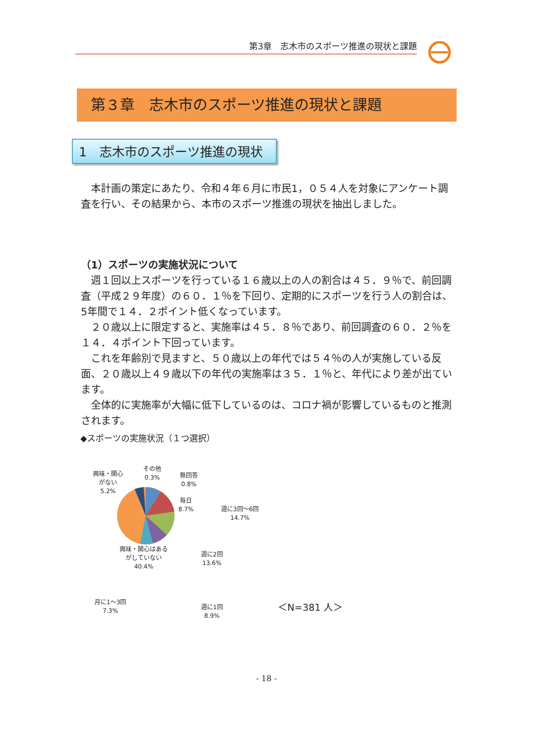第3章　志木市のスポーツ推進の現状と課題
第３章　志木市のスポーツ推進の現状と課題
1　志木市のスポーツ推進の現状
本計画の策定にあたり、令和４年６月に市民1，０５４人を対象にアンケート調査を行い、その結果から、本市のスポーツ推進の現状を抽出しました。
（1）スポーツの実施状況について
週１回以上スポーツを行っている１６歳以上の人の割合は４５．９％で、前回調査（平成２９年度）の６０．１％を下回り、定期的にスポーツを行う人の割合は、5年間で１４．２ポイント低くなっています。
２０歳以上に限定すると、実施率は４５．８％であり、前回調査の６０．２％を１４．４ポイント下回っています。
これを年齢別で見ますと、５０歳以上の年代では５４％の人が実施している反面、２０歳以上４９歳以下の年代の実施率は３５．１％と、年代により差が出ています。
全体的に実施率が大幅に低下しているのは、コロナ禍が影響しているものと推測されます。
◆スポーツの実施状況（１つ選択）
興味・関心
がない
5.2%
その他
0.3%
無回答
0.8%
毎日
8.7%
週に3回～6回
14.7%
興味・関心はある
がしていない
40.4%
週に2回
13.6%
月に1～3回
7.3%
週に1回
8.9%
＜N=381 人＞
- 18 -